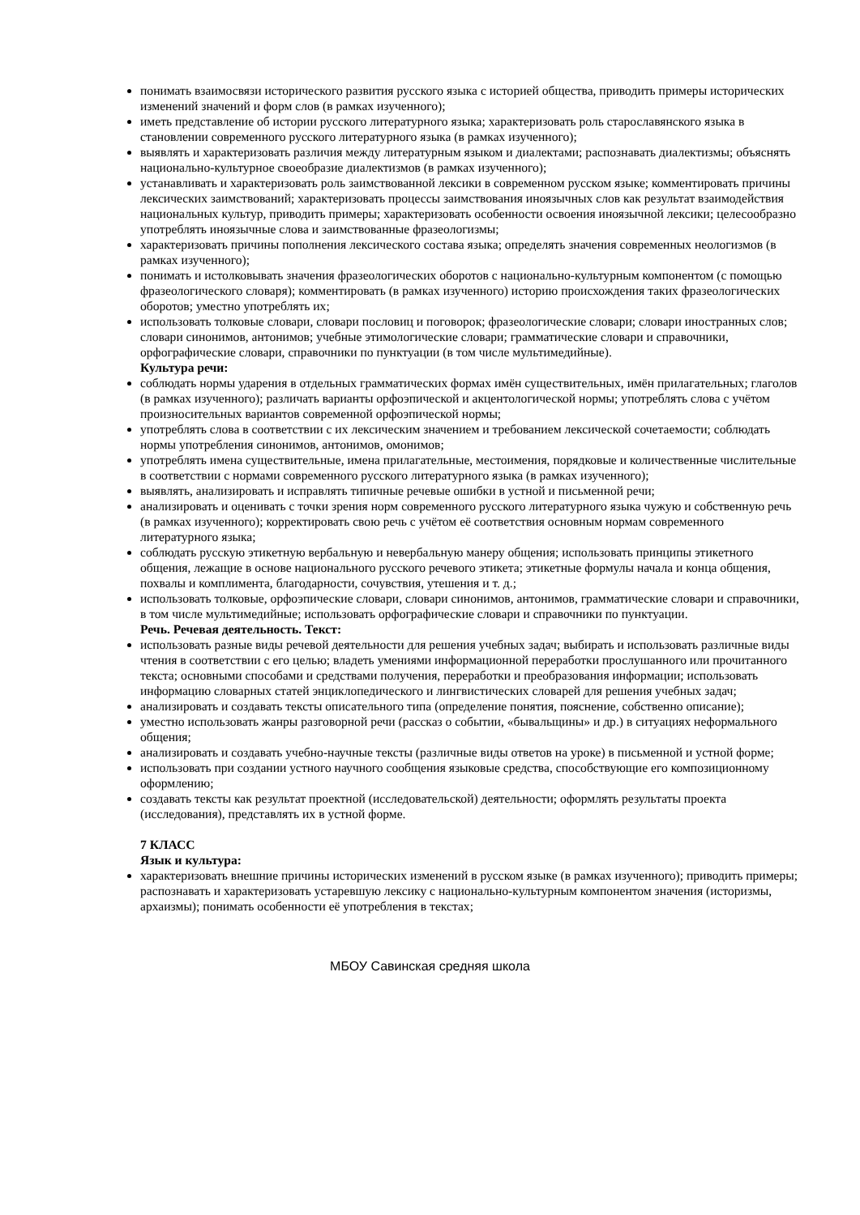понимать взаимосвязи исторического развития русского языка с историей общества, приводить примеры исторических изменений значений и форм слов (в рамках изученного);
иметь представление об истории русского литературного языка; характеризовать роль старославянского языка в становлении современного русского литературного языка (в рамках изученного);
выявлять и характеризовать различия между литературным языком и диалектами; распознавать диалектизмы; объяснять национально-культурное своеобразие диалектизмов (в рамках изученного);
устанавливать и характеризовать роль заимствованной лексики в современном русском языке; комментировать причины лексических заимствований; характеризовать процессы заимствования иноязычных слов как результат взаимодействия национальных культур, приводить примеры; характеризовать особенности освоения иноязычной лексики; целесообразно употреблять иноязычные слова и заимствованные фразеологизмы;
характеризовать причины пополнения лексического состава языка; определять значения современных неологизмов (в рамках изученного);
понимать и истолковывать значения фразеологических оборотов с национально-культурным компонентом (с помощью фразеологического словаря); комментировать (в рамках изученного) историю происхождения таких фразеологических оборотов; уместно употреблять их;
использовать толковые словари, словари пословиц и поговорок; фразеологические словари; словари иностранных слов; словари синонимов, антонимов; учебные этимологические словари; грамматические словари и справочники, орфографические словари, справочники по пунктуации (в том числе мультимедийные).
Культура речи:
соблюдать нормы ударения в отдельных грамматических формах имён существительных, имён прилагательных; глаголов (в рамках изученного); различать варианты орфоэпической и акцентологической нормы; употреблять слова с учётом произносительных вариантов современной орфоэпической нормы;
употреблять слова в соответствии с их лексическим значением и требованием лексической сочетаемости; соблюдать нормы употребления синонимов, антонимов, омонимов;
употреблять имена существительные, имена прилагательные, местоимения, порядковые и количественные числительные в соответствии с нормами современного русского литературного языка (в рамках изученного);
выявлять, анализировать и исправлять типичные речевые ошибки в устной и письменной речи;
анализировать и оценивать с точки зрения норм современного русского литературного языка чужую и собственную речь (в рамках изученного); корректировать свою речь с учётом её соответствия основным нормам современного литературного языка;
соблюдать русскую этикетную вербальную и невербальную манеру общения; использовать принципы этикетного общения, лежащие в основе национального русского речевого этикета; этикетные формулы начала и конца общения, похвалы и комплимента, благодарности, сочувствия, утешения и т. д.;
использовать толковые, орфоэпические словари, словари синонимов, антонимов, грамматические словари и справочники, в том числе мультимедийные; использовать орфографические словари и справочники по пунктуации.
Речь. Речевая деятельность. Текст:
использовать разные виды речевой деятельности для решения учебных задач; выбирать и использовать различные виды чтения в соответствии с его целью; владеть умениями информационной переработки прослушанного или прочитанного текста; основными способами и средствами получения, переработки и преобразования информации; использовать информацию словарных статей энциклопедического и лингвистических словарей для решения учебных задач;
анализировать и создавать тексты описательного типа (определение понятия, пояснение, собственно описание);
уместно использовать жанры разговорной речи (рассказ о событии, «бывальщины» и др.) в ситуациях неформального общения;
анализировать и создавать учебно-научные тексты (различные виды ответов на уроке) в письменной и устной форме;
использовать при создании устного научного сообщения языковые средства, способствующие его композиционному оформлению;
создавать тексты как результат проектной (исследовательской) деятельности; оформлять результаты проекта (исследования), представлять их в устной форме.
7 КЛАСС
Язык и культура:
характеризовать внешние причины исторических изменений в русском языке (в рамках изученного); приводить примеры; распознавать и характеризовать устаревшую лексику с национально-культурным компонентом значения (историзмы, архаизмы); понимать особенности её употребления в текстах;
МБОУ Савинская средняя школа